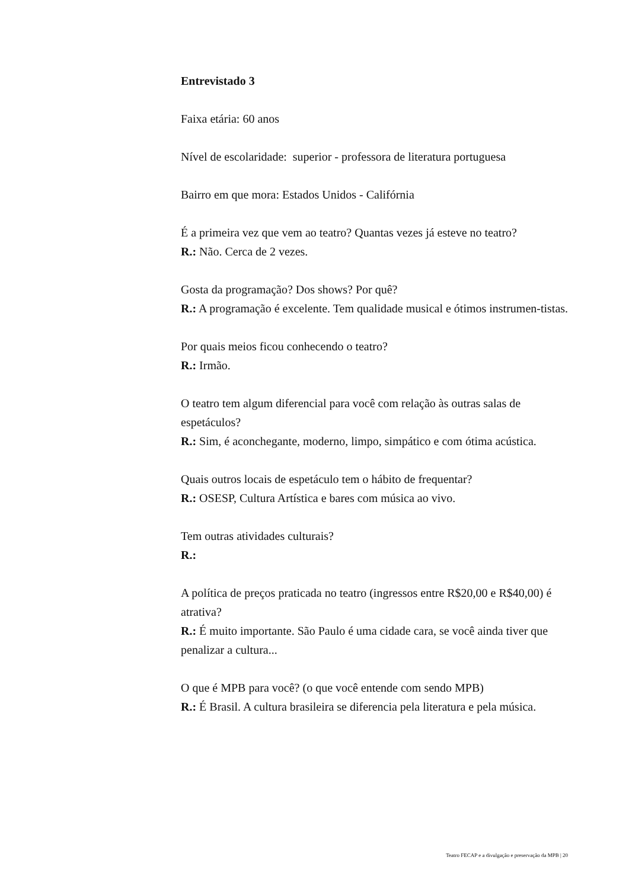Entrevistado 3
Faixa etária: 60 anos
Nível de escolaridade: superior - professora de literatura portuguesa
Bairro em que mora: Estados Unidos - Califórnia
É a primeira vez que vem ao teatro? Quantas vezes já esteve no teatro?
R.: Não. Cerca de 2 vezes.
Gosta da programação? Dos shows? Por quê?
R.: A programação é excelente. Tem qualidade musical e ótimos instrumen-tistas.
Por quais meios ficou conhecendo o teatro?
R.: Irmão.
O teatro tem algum diferencial para você com relação às outras salas de espetáculos?
R.: Sim, é aconchegante, moderno, limpo, simpático e com ótima acústica.
Quais outros locais de espetáculo tem o hábito de frequentar?
R.: OSESP, Cultura Artística e bares com música ao vivo.
Tem outras atividades culturais?
R.:
A política de preços praticada no teatro (ingressos entre R$20,00 e R$40,00) é atrativa?
R.: É muito importante. São Paulo é uma cidade cara, se você ainda tiver que penalizar a cultura...
O que é MPB para você? (o que você entende com sendo MPB)
R.: É Brasil. A cultura brasileira se diferencia pela literatura e pela música.
Teatro FECAP e a divulgação e preservação da MPB | 20